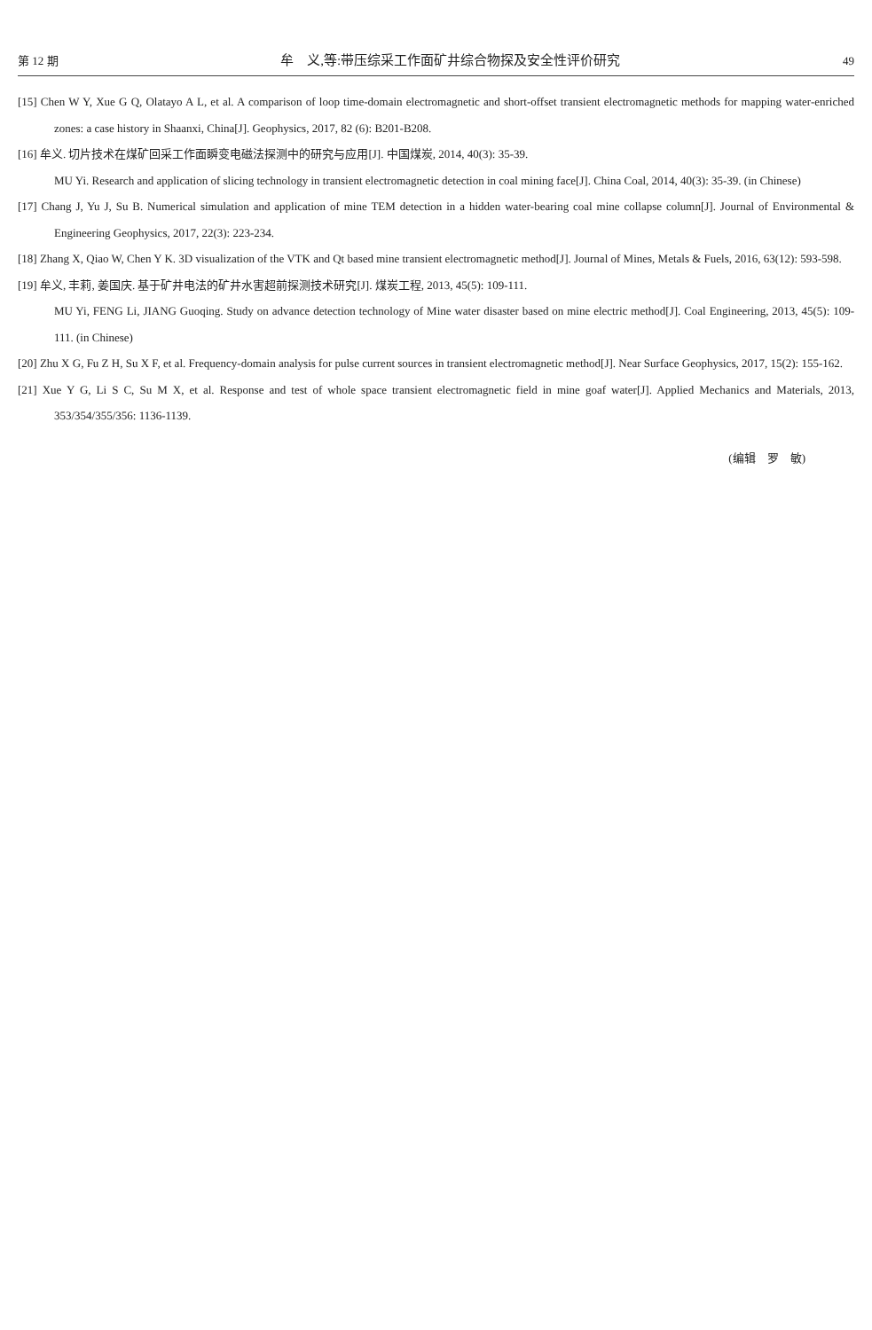第 12 期 牟　义,等:带压综采工作面矿井综合物探及安全性评价研究 49
[15] Chen W Y, Xue G Q, Olatayo A L, et al. A comparison of loop time-domain electromagnetic and short-offset transient electromagnetic methods for mapping water-enriched zones: a case history in Shaanxi, China[J]. Geophysics, 2017, 82 (6): B201-B208.
[16] 牟义. 切片技术在煤矿回采工作面瞬变电磁法探测中的研究与应用[J]. 中国煤炭, 2014, 40(3): 35-39.
MU Yi. Research and application of slicing technology in transient electromagnetic detection in coal mining face[J]. China Coal, 2014, 40(3): 35-39. (in Chinese)
[17] Chang J, Yu J, Su B. Numerical simulation and application of mine TEM detection in a hidden water-bearing coal mine collapse column[J]. Journal of Environmental & Engineering Geophysics, 2017, 22(3): 223-234.
[18] Zhang X, Qiao W, Chen Y K. 3D visualization of the VTK and Qt based mine transient electromagnetic method[J]. Journal of Mines, Metals & Fuels, 2016, 63(12): 593-598.
[19] 牟义, 丰莉, 姜国庆. 基于矿井电法的矿井水害超前探测技术研究[J]. 煤炭工程, 2013, 45(5): 109-111.
MU Yi, FENG Li, JIANG Guoqing. Study on advance detection technology of Mine water disaster based on mine electric method[J]. Coal Engineering, 2013, 45(5): 109-111. (in Chinese)
[20] Zhu X G, Fu Z H, Su X F, et al. Frequency-domain analysis for pulse current sources in transient electromagnetic method[J]. Near Surface Geophysics, 2017, 15(2): 155-162.
[21] Xue Y G, Li S C, Su M X, et al. Response and test of whole space transient electromagnetic field in mine goaf water[J]. Applied Mechanics and Materials, 2013, 353/354/355/356: 1136-1139.
(编辑　罗　敏)